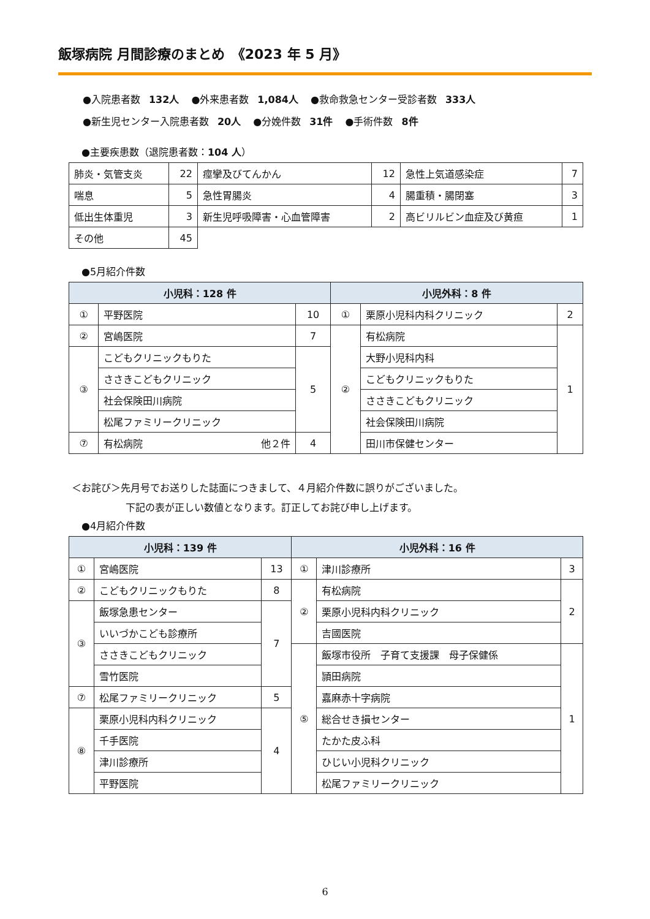飯塚病院 月間診療のまとめ　《2023 年 5 月》
●入院患者数 132人 ●外来患者数 1,084人 ●救命救急センター受診者数 333人
●新生児センター入院患者数 20人 ●分娩件数 31件 ●手術件数 8件
●主要疾患数（退院患者数：104 人）
| 肺炎・気管支炎 | 22 | 痙攣及びてんかん | 12 | 急性上気道感染症 | 7 |
| 喘息 | 5 | 急性胃腸炎 | 4 | 腸重積・腸閉塞 | 3 |
| 低出生体重児 | 3 | 新生児呼吸障害・心血管障害 | 2 | 高ビリルビン血症及び黄疸 | 1 |
| その他 | 45 | | | | |
●5月紹介件数
| 小児科：128 件 | | | 小児外科：8 件 | | |
| --- | --- | --- | --- | --- | --- |
| ① | 平野医院 | 10 | ① | 栗原小児科内科クリニック | 2 |
| ② | 宮嶋医院 | 7 | ② | 有松病院 | 1 |
| ③ | こどもクリニックもりた | 5 | | 大野小児科内科 | |
| | ささきこどもクリニック | | | こどもクリニックもりた | |
| | 社会保険田川病院 | | | ささきこどもクリニック | |
| | 松尾ファミリークリニック | | | 社会保険田川病院 | |
| ⑦ | 有松病院 他２件 | 4 | | 田川市保健センター | |
＜お詫び＞先月号でお送りした誌面につきまして、４月紹介件数に誤りがございました。
下記の表が正しい数値となります。訂正してお詫び申し上げます。
●4月紹介件数
| 小児科：139 件 | | | 小児外科：16 件 | | |
| --- | --- | --- | --- | --- | --- |
| ① | 宮嶋医院 | 13 | ① | 津川診療所 | 3 |
| ② | こどもクリニックもりた | 8 | ② | 有松病院 | 2 |
| ③ | 飯塚急患センター | 7 | | 栗原小児科内科クリニック | |
| | いいづかこども診療所 | | | 吉國医院 | |
| | ささきこどもクリニック | | ⑤ | 飯塚市役所 子育て支援課 母子保健係 | 1 |
| | 雪竹医院 | | | 頴田病院 | |
| ⑦ | 松尾ファミリークリニック | 5 | | 嘉麻赤十字病院 | |
| ⑧ | 栗原小児科内科クリニック | 4 | | 総合せき損センター | |
| | 千手医院 | | | たかた皮ふ科 | |
| | 津川診療所 | | | ひじい小児科クリニック | |
| | 平野医院 | | | 松尾ファミリークリニック | |
6